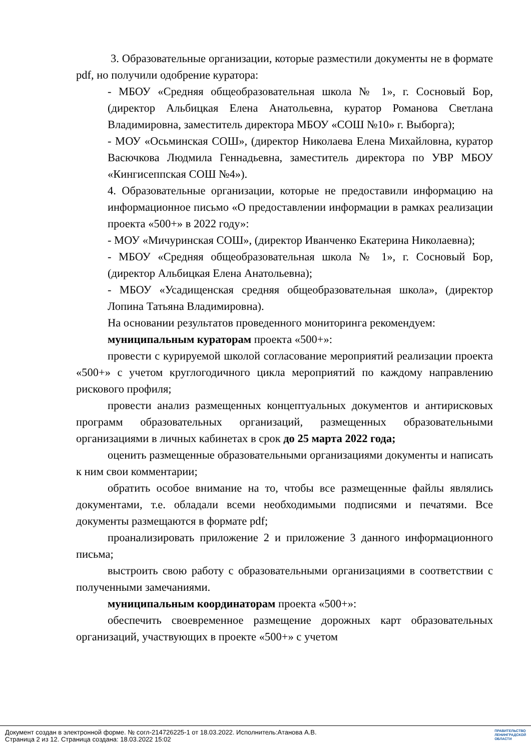3. Образовательные организации, которые разместили документы не в формате pdf, но получили одобрение куратора:
- МБОУ «Средняя общеобразовательная школа № 1», г. Сосновый Бор, (директор Альбицкая Елена Анатольевна, куратор Романова Светлана Владимировна, заместитель директора МБОУ «СОШ №10» г. Выборга);
- МОУ «Осьминская СОШ», (директор Николаева Елена Михайловна, куратор Васючкова Людмила Геннадьевна, заместитель директора по УВР МБОУ «Кингисеппская СОШ №4»).
4. Образовательные организации, которые не предоставили информацию на информационное письмо «О предоставлении информации в рамках реализации проекта «500+» в 2022 году»:
- МОУ «Мичуринская СОШ», (директор Иванченко Екатерина Николаевна);
- МБОУ «Средняя общеобразовательная школа № 1», г. Сосновый Бор, (директор Альбицкая Елена Анатольевна);
- МБОУ «Усадищенская средняя общеобразовательная школа», (директор Лопина Татьяна Владимировна).
На основании результатов проведенного мониторинга рекомендуем:
муниципальным кураторам проекта «500+»:
провести с курируемой школой согласование мероприятий реализации проекта «500+» с учетом круглогодичного цикла мероприятий по каждому направлению рискового профиля;
провести анализ размещенных концептуальных документов и антирисковых программ образовательных организаций, размещенных образовательными организациями в личных кабинетах в срок до 25 марта 2022 года;
оценить размещенные образовательными организациями документы и написать к ним свои комментарии;
обратить особое внимание на то, чтобы все размещенные файлы являлись документами, т.е. обладали всеми необходимыми подписями и печатями. Все документы размещаются в формате pdf;
проанализировать приложение 2 и приложение 3 данного информационного письма;
выстроить свою работу с образовательными организациями в соответствии с полученными замечаниями.
муниципальным координаторам проекта «500+»:
обеспечить своевременное размещение дорожных карт образовательных организаций, участвующих в проекте «500+» с учетом
Документ создан в электронной форме. № согл-214726225-1 от 18.03.2022. Исполнитель:Атанова А.В.
Страница 2 из 12. Страница создана: 18.03.2022 15:02
ПРАВИТЕЛЬСТВО
ЛЕНИНГРАДСКОЙ
ОБЛАСТИ